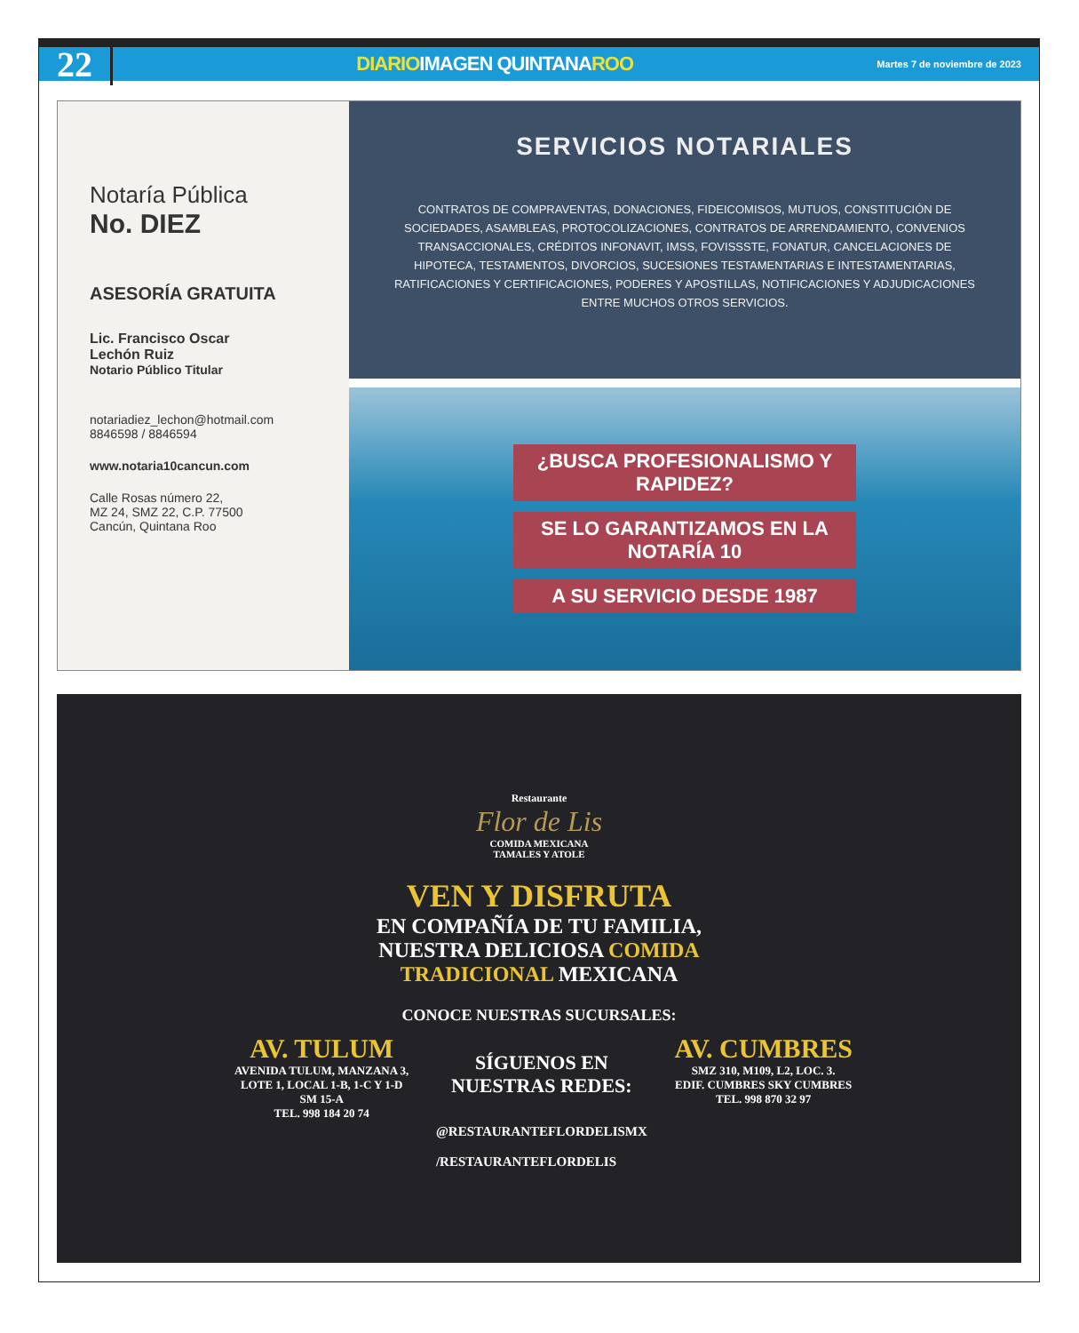22
DIARIOIMAGEN QUINTANAROO
Martes 7 de noviembre de 2023
Notaría Pública
No. DIEZ
ASESORÍA GRATUITA
Lic. Francisco Oscar
Lechón Ruiz
Notario Público Titular
notariadiez_lechon@hotmail.com
8846598 / 8846594
www.notaria10cancun.com
Calle Rosas número 22,
MZ 24, SMZ 22, C.P. 77500
Cancún, Quintana Roo
SERVICIOS NOTARIALES
CONTRATOS DE COMPRAVENTAS, DONACIONES, FIDEICOMISOS, MUTUOS, CONSTITUCIÓN DE SOCIEDADES, ASAMBLEAS, PROTOCOLIZACIONES, CONTRATOS DE ARRENDAMIENTO, CONVENIOS TRANSACCIONALES, CRÉDITOS INFONAVIT, IMSS, FOVISSSTE, FONATUR, CANCELACIONES DE HIPOTECA, TESTAMENTOS, DIVORCIOS, SUCESIONES TESTAMENTARIAS E INTESTAMENTARIAS, RATIFICACIONES Y CERTIFICACIONES, PODERES Y APOSTILLAS, NOTIFICACIONES Y ADJUDICACIONES ENTRE MUCHOS OTROS SERVICIOS.
¿BUSCA PROFESIONALISMO Y RAPIDEZ?
SE LO GARANTIZAMOS EN LA NOTARÍA 10
A SU SERVICIO DESDE 1987
Restaurante
Flor de Lis
COMIDA MEXICANA
TAMALES Y ATOLE
VEN Y DISFRUTA
EN COMPAÑÍA DE TU FAMILIA,
NUESTRA DELICIOSA COMIDA
TRADICIONAL MEXICANA
CONOCE NUESTRAS SUCURSALES:
AV. TULUM
AVENIDA TULUM, MANZANA 3,
LOTE 1, LOCAL 1-B, 1-C Y 1-D
SM 15-A
TEL. 998 184 20 74
SÍGUENOS EN
NUESTRAS REDES:
@RESTAURANTEFLORDELISMX
/RESTAURANTEFLORDELIS
AV. CUMBRES
SMZ 310, M109, L2, LOC. 3.
EDIF. CUMBRES SKY CUMBRES
TEL. 998 870 32 97